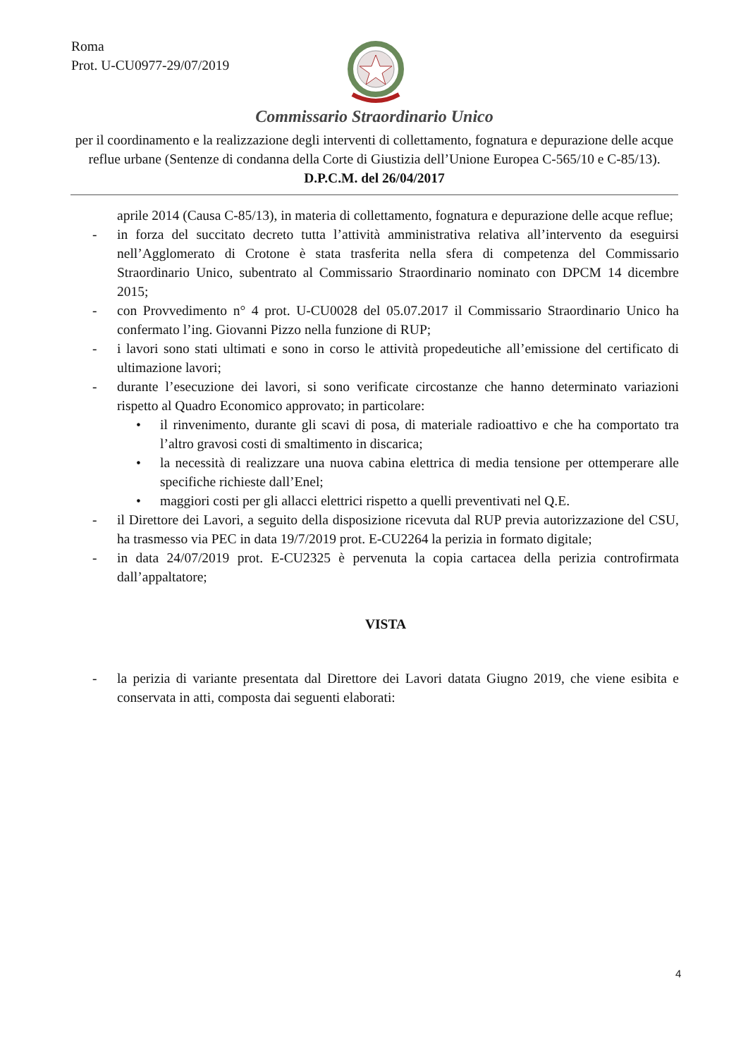Roma
Prot. U-CU0977-29/07/2019
Commissario Straordinario Unico
per il coordinamento e la realizzazione degli interventi di collettamento, fognatura e depurazione delle acque reflue urbane (Sentenze di condanna della Corte di Giustizia dell’Unione Europea C-565/10 e C-85/13).
D.P.C.M. del 26/04/2017
aprile 2014 (Causa C-85/13), in materia di collettamento, fognatura e depurazione delle acque reflue;
- in forza del succitato decreto tutta l’attività amministrativa relativa all’intervento da eseguirsi nell’Agglomerato di Crotone è stata trasferita nella sfera di competenza del Commissario Straordinario Unico, subentrato al Commissario Straordinario nominato con DPCM 14 dicembre 2015;
- con Provvedimento n° 4 prot. U-CU0028 del 05.07.2017 il Commissario Straordinario Unico ha confermato l’ing. Giovanni Pizzo nella funzione di RUP;
- i lavori sono stati ultimati e sono in corso le attività propedeutiche all’emissione del certificato di ultimazione lavori;
- durante l’esecuzione dei lavori, si sono verificate circostanze che hanno determinato variazioni rispetto al Quadro Economico approvato; in particolare:
• il rinvenimento, durante gli scavi di posa, di materiale radioattivo e che ha comportato tra l’altro gravosi costi di smaltimento in discarica;
• la necessità di realizzare una nuova cabina elettrica di media tensione per ottemperare alle specifiche richieste dall’Enel;
• maggiori costi per gli allacci elettrici rispetto a quelli preventivati nel Q.E.
- il Direttore dei Lavori, a seguito della disposizione ricevuta dal RUP previa autorizzazione del CSU, ha trasmesso via PEC in data 19/7/2019 prot. E-CU2264 la perizia in formato digitale;
- in data 24/07/2019 prot. E-CU2325 è pervenuta la copia cartacea della perizia controfirmata dall’appaltatore;
VISTA
- la perizia di variante presentata dal Direttore dei Lavori datata Giugno 2019, che viene esibita e conservata in atti, composta dai seguenti elaborati:
4